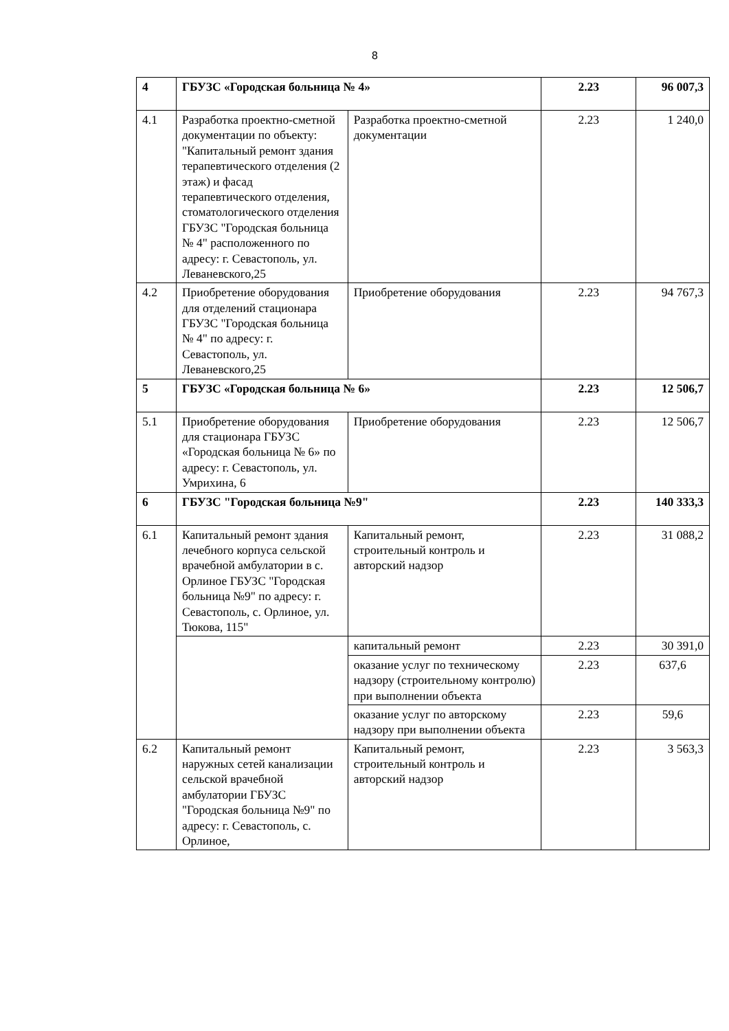8
| 4 | ГБУЗС «Городская больница № 4» | | 2.23 | 96 007,3 |
| 4.1 | Разработка проектно-сметной документации по объекту: "Капитальный ремонт здания терапевтического отделения (2 этаж) и фасад терапевтического отделения, стоматологического отделения ГБУЗС "Городская больница № 4" расположенного по адресу: г. Севастополь, ул. Леваневского,25 | Разработка проектно-сметной документации | 2.23 | 1 240,0 |
| 4.2 | Приобретение оборудования для отделений стационара ГБУЗС "Городская больница № 4" по адресу: г. Севастополь, ул. Леваневского,25 | Приобретение оборудования | 2.23 | 94 767,3 |
| 5 | ГБУЗС «Городская больница № 6» | | 2.23 | 12 506,7 |
| 5.1 | Приобретение оборудования для стационара ГБУЗС «Городская больница № 6» по адресу: г. Севастополь, ул. Умрихина, 6 | Приобретение оборудования | 2.23 | 12 506,7 |
| 6 | ГБУЗС "Городская больница №9" | | 2.23 | 140 333,3 |
| 6.1 | Капитальный ремонт здания лечебного корпуса сельской врачебной амбулатории в с. Орлиное ГБУЗС "Городская больница №9" по адресу: г. Севастополь, с. Орлиное, ул. Тюкова, 115" | Капитальный ремонт, строительный контроль и авторский надзор | 2.23 | 31 088,2 |
| | | капитальный ремонт | 2.23 | 30 391,0 |
| | | оказание услуг по техническому надзору (строительному контролю) при выполнении объекта | 2.23 | 637,6 |
| | | оказание услуг по авторскому надзору при выполнении объекта | 2.23 | 59,6 |
| 6.2 | Капитальный ремонт наружных сетей канализации сельской врачебной амбулатории ГБУЗС "Городская больница №9" по адресу: г. Севастополь, с. Орлиное, | Капитальный ремонт, строительный контроль и авторский надзор | 2.23 | 3 563,3 |